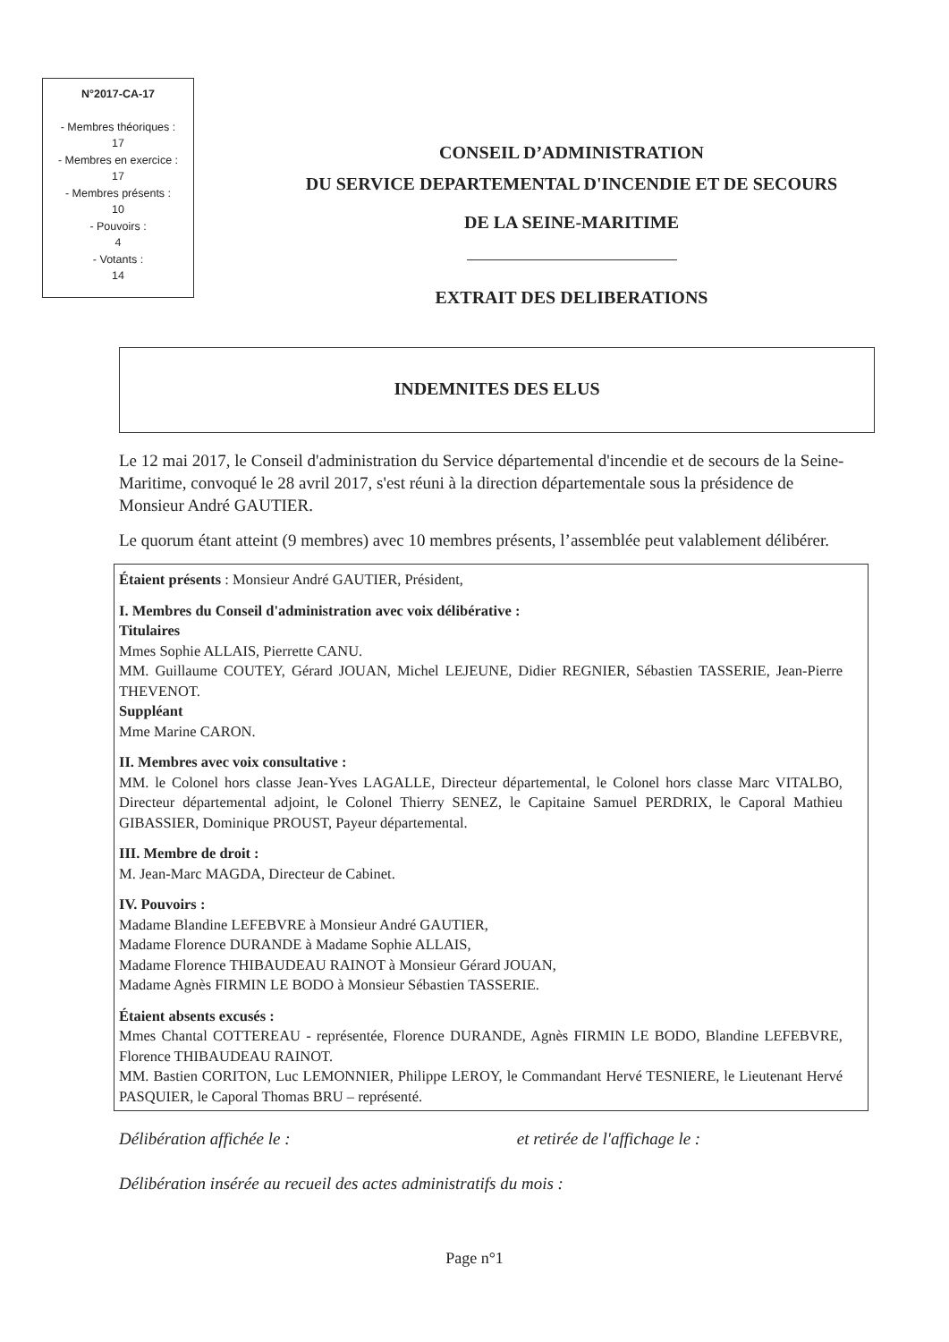N°2017-CA-17
- Membres théoriques :
17
- Membres en exercice :
17
- Membres présents :
10
- Pouvoirs :
4
- Votants :
14
CONSEIL D’ADMINISTRATION
DU SERVICE DEPARTEMENTAL D'INCENDIE ET DE SECOURS
DE LA SEINE-MARITIME
EXTRAIT DES DELIBERATIONS
INDEMNITES DES ELUS
Le 12 mai 2017, le Conseil d'administration du Service départemental d'incendie et de secours de la Seine-Maritime, convoqué le 28 avril 2017, s'est réuni à la direction départementale sous la présidence de Monsieur André GAUTIER.
Le quorum étant atteint (9 membres) avec 10 membres présents, l’assemblée peut valablement délibérer.
Étaient présents : Monsieur André GAUTIER, Président,
I. Membres du Conseil d'administration avec voix délibérative :
Titulaires
Mmes Sophie ALLAIS, Pierrette CANU.
MM. Guillaume COUTEY, Gérard JOUAN, Michel LEJEUNE, Didier REGNIER, Sébastien TASSERIE, Jean-Pierre THEVENOT.
Suppléant
Mme Marine CARON.
II. Membres avec voix consultative :
MM. le Colonel hors classe Jean-Yves LAGALLE, Directeur départemental, le Colonel hors classe Marc VITALBO, Directeur départemental adjoint, le Colonel Thierry SENEZ, le Capitaine Samuel PERDRIX, le Caporal Mathieu GIBASSIER, Dominique PROUST, Payeur départemental.
III. Membre de droit :
M. Jean-Marc MAGDA, Directeur de Cabinet.
IV. Pouvoirs :
Madame Blandine LEFEBVRE à Monsieur André GAUTIER,
Madame Florence DURANDE à Madame Sophie ALLAIS,
Madame Florence THIBAUDEAU RAINOT à Monsieur Gérard JOUAN,
Madame Agnès FIRMIN LE BODO à Monsieur Sébastien TASSERIE.
Étaient absents excusés :
Mmes Chantal COTTEREAU - représentée, Florence DURANDE, Agnès FIRMIN LE BODO, Blandine LEFEBVRE, Florence THIBAUDEAU RAINOT.
MM. Bastien CORITON, Luc LEMONNIER, Philippe LEROY, le Commandant Hervé TESNIERE, le Lieutenant Hervé PASQUIER, le Caporal Thomas BRU – représenté.
Délibération affichée le : et retirée de l'affichage le :
Délibération insérée au recueil des actes administratifs du mois :
Page n°1